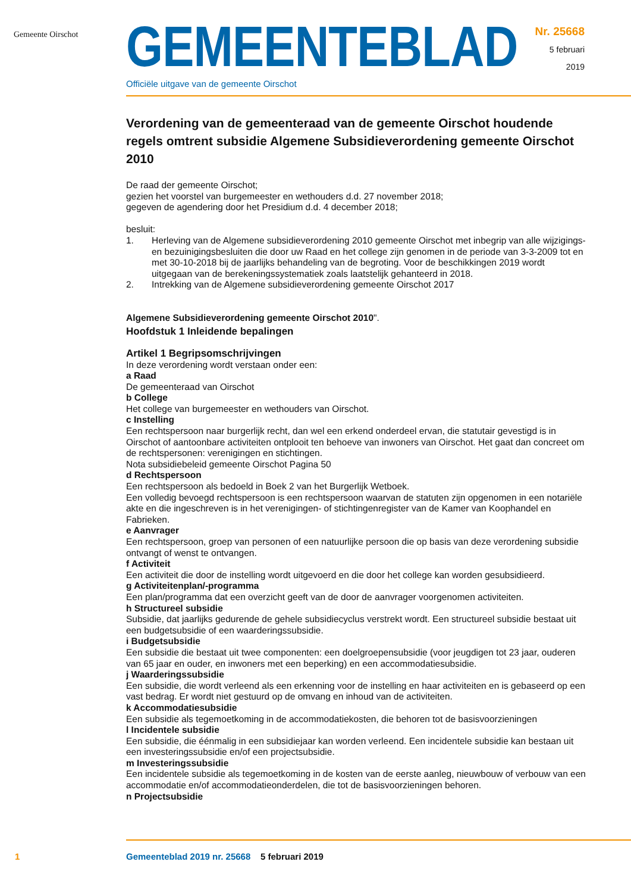Gemeente Oirschot
GEMEENTEBLAD
Officiële uitgave van de gemeente Oirschot
Nr. 25668
5 februari
2019
Verordening van de gemeenteraad van de gemeente Oirschot houdende regels omtrent subsidie Algemene Subsidieverordening gemeente Oirschot 2010
De raad der gemeente Oirschot;
gezien het voorstel van burgemeester en wethouders d.d. 27 november 2018;
gegeven de agendering door het Presidium d.d. 4 december 2018;
besluit:
1. Herleving van de Algemene subsidieverordening 2010 gemeente Oirschot met inbegrip van alle wijzigings- en bezuinigingsbesluiten die door uw Raad en het college zijn genomen in de periode van 3-3-2009 tot en met 30-10-2018 bij de jaarlijks behandeling van de begroting. Voor de beschikkingen 2019 wordt uitgegaan van de berekeningssystematiek zoals laatstelijk gehanteerd in 2018.
2. Intrekking van de Algemene subsidieverordening gemeente Oirschot 2017
Algemene Subsidieverordening gemeente Oirschot 2010".
Hoofdstuk 1 Inleidende bepalingen
Artikel 1 Begripsomschrijvingen
In deze verordening wordt verstaan onder een:
a Raad
De gemeenteraad van Oirschot
b College
Het college van burgemeester en wethouders van Oirschot.
c Instelling
Een rechtspersoon naar burgerlijk recht, dan wel een erkend onderdeel ervan, die statutair gevestigd is in Oirschot of aantoonbare activiteiten ontplooit ten behoeve van inwoners van Oirschot. Het gaat dan concreet om de rechtspersonen: verenigingen en stichtingen.
Nota subsidiebeleid gemeente Oirschot Pagina 50
d Rechtspersoon
Een rechtspersoon als bedoeld in Boek 2 van het Burgerlijk Wetboek.
Een volledig bevoegd rechtspersoon is een rechtspersoon waarvan de statuten zijn opgenomen in een notariële akte en die ingeschreven is in het verenigingen- of stichtingenregister van de Kamer van Koophandel en Fabrieken.
e Aanvrager
Een rechtspersoon, groep van personen of een natuurlijke persoon die op basis van deze verordening subsidie ontvangt of wenst te ontvangen.
f Activiteit
Een activiteit die door de instelling wordt uitgevoerd en die door het college kan worden gesubsidieerd.
g Activiteitenplan/-programma
Een plan/programma dat een overzicht geeft van de door de aanvrager voorgenomen activiteiten.
h Structureel subsidie
Subsidie, dat jaarlijks gedurende de gehele subsidiecyclus verstrekt wordt. Een structureel subsidie bestaat uit een budgetsubsidie of een waarderingssubsidie.
i Budgetsubsidie
Een subsidie die bestaat uit twee componenten: een doelgroepensubsidie (voor jeugdigen tot 23 jaar, ouderen van 65 jaar en ouder, en inwoners met een beperking) en een accommodatiesubsidie.
j Waarderingssubsidie
Een subsidie, die wordt verleend als een erkenning voor de instelling en haar activiteiten en is gebaseerd op een vast bedrag. Er wordt niet gestuurd op de omvang en inhoud van de activiteiten.
k Accommodatiesubsidie
Een subsidie als tegemoetkoming in de accommodatiekosten, die behoren tot de basisvoorzieningen
l Incidentele subsidie
Een subsidie, die éénmalig in een subsidiejaar kan worden verleend. Een incidentele subsidie kan bestaan uit een investeringssubsidie en/of een projectsubsidie.
m Investeringssubsidie
Een incidentele subsidie als tegemoetkoming in de kosten van de eerste aanleg, nieuwbouw of verbouw van een accommodatie en/of accommodatieonderdelen, die tot de basisvoorzieningen behoren.
n Projectsubsidie
1 Gemeenteblad 2019 nr. 25668 5 februari 2019